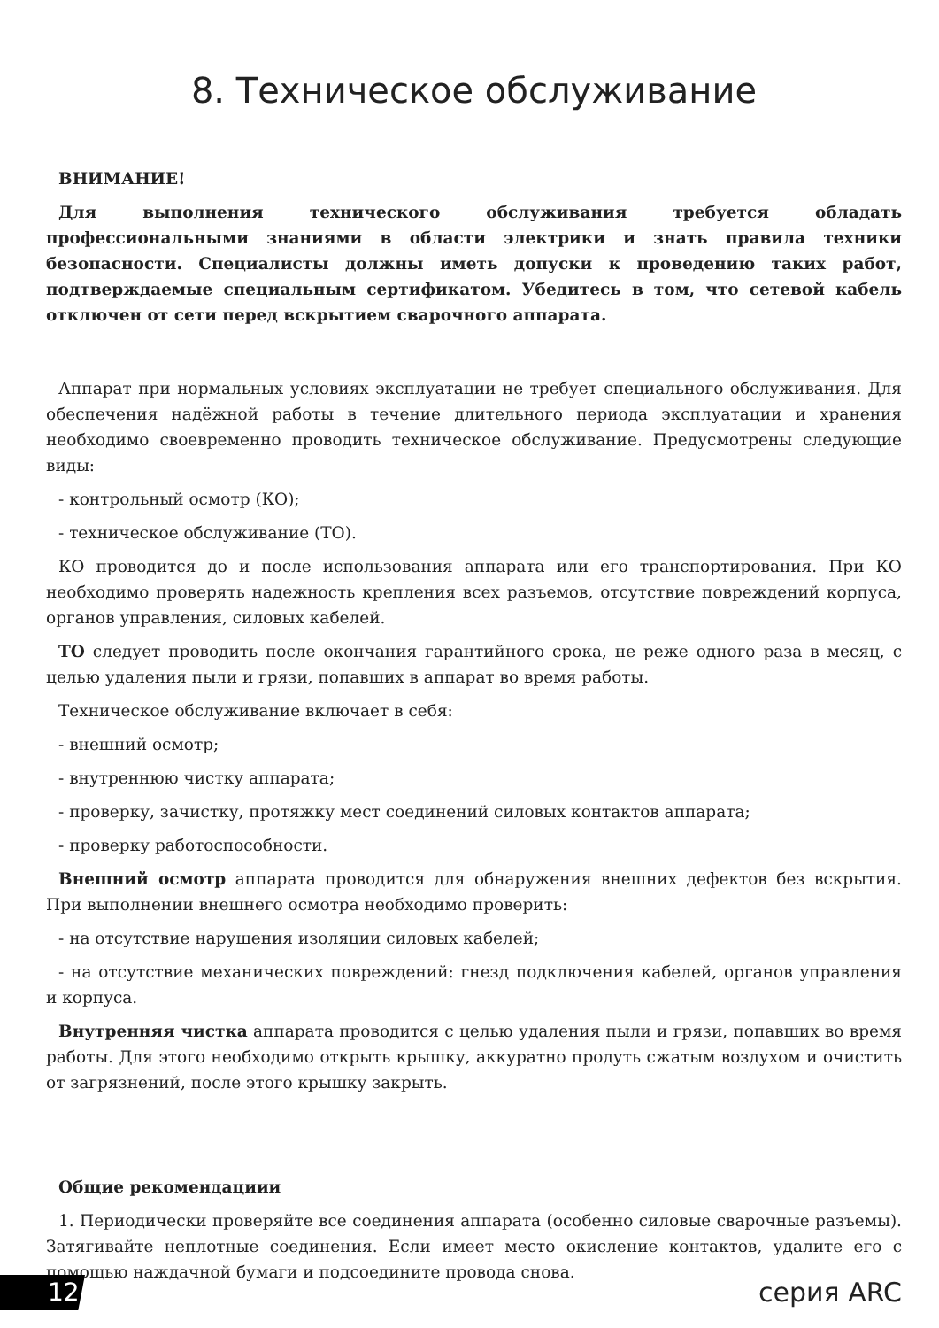8. Техническое обслуживание
ВНИМАНИЕ!
Для выполнения технического обслуживания требуется обладать профессиональными знаниями в области электрики и знать правила техники безопасности. Специалисты должны иметь допуски к проведению таких работ, подтверждаемые специальным сертификатом. Убедитесь в том, что сетевой кабель отключен от сети перед вскрытием сварочного аппарата.
Аппарат при нормальных условиях эксплуатации не требует специального обслуживания. Для обеспечения надёжной работы в течение длительного периода эксплуатации и хранения необходимо своевременно проводить техническое обслуживание. Предусмотрены следующие виды:
- контрольный осмотр (КО);
- техническое обслуживание (ТО).
КО проводится до и после использования аппарата или его транспортирования. При КО необходимо проверять надежность крепления всех разъемов, отсутствие повреждений корпуса, органов управления, силовых кабелей.
ТО следует проводить после окончания гарантийного срока, не реже одного раза в месяц, с целью удаления пыли и грязи, попавших в аппарат во время работы.
Техническое обслуживание включает в себя:
- внешний осмотр;
- внутреннюю чистку аппарата;
- проверку, зачистку, протяжку мест соединений силовых контактов аппарата;
- проверку работоспособности.
Внешний осмотр аппарата проводится для обнаружения внешних дефектов без вскрытия. При выполнении внешнего осмотра необходимо проверить:
- на отсутствие нарушения изоляции силовых кабелей;
- на отсутствие механических повреждений: гнезд подключения кабелей, органов управления и корпуса.
Внутренняя чистка аппарата проводится с целью удаления пыли и грязи, попавших во время работы. Для этого необходимо открыть крышку, аккуратно продуть сжатым воздухом и очистить от загрязнений, после этого крышку закрыть.
Общие рекомендациии
1. Периодически проверяйте все соединения аппарата (особенно силовые сварочные разъемы). Затягивайте неплотные соединения. Если имеет место окисление контактов, удалите его с помощью наждачной бумаги и подсоедините провода снова.
12 серия ARC